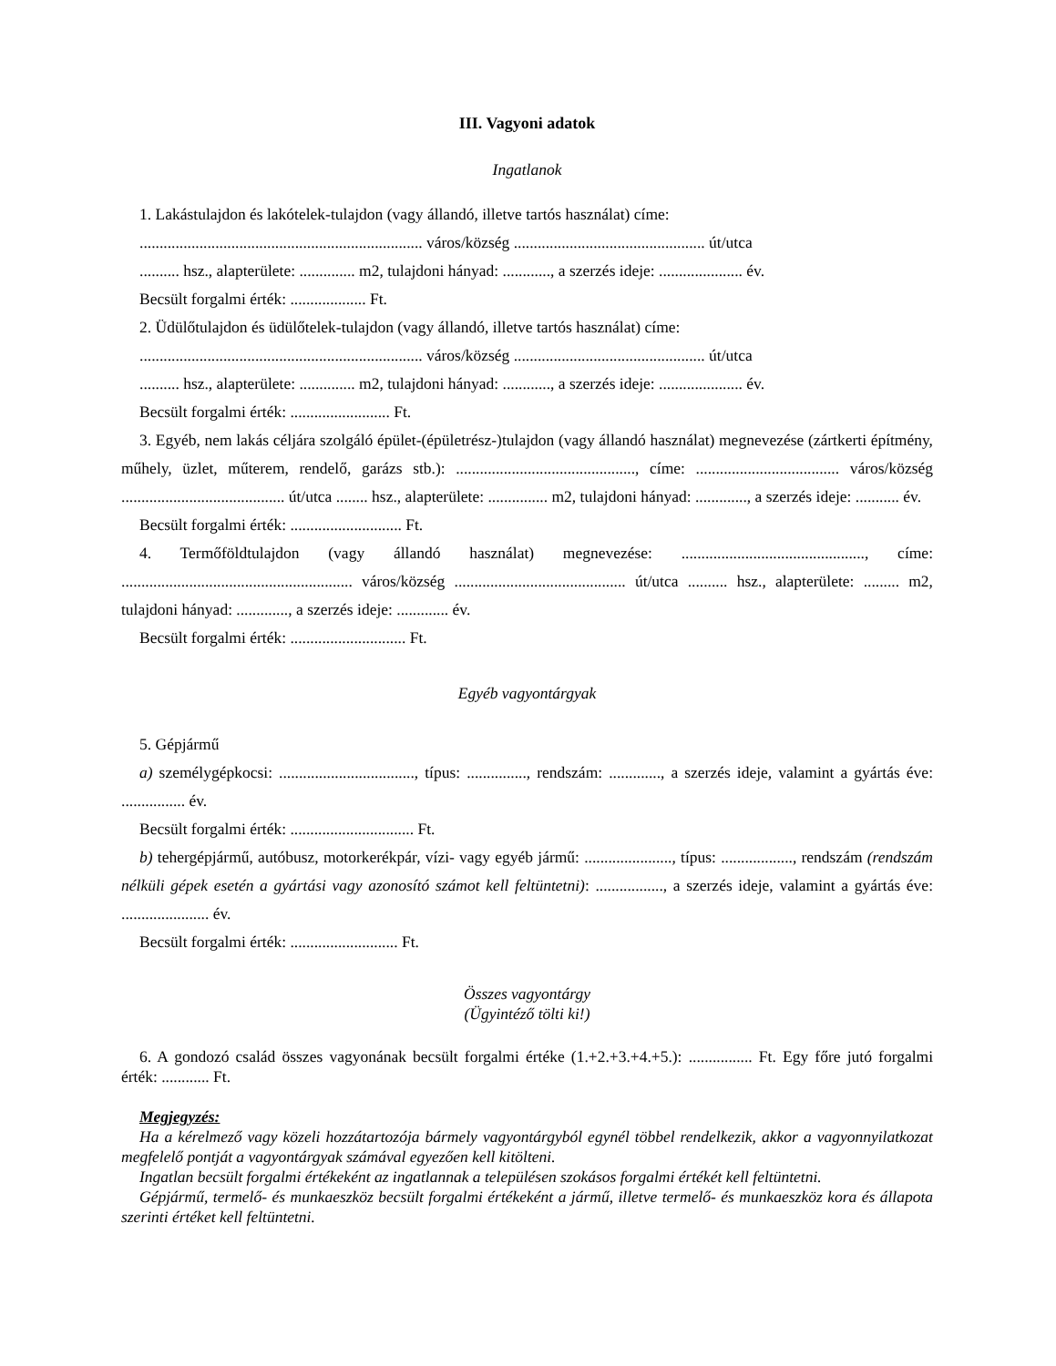III. Vagyoni adatok
Ingatlanok
1. Lakástulajdon és lakótelek-tulajdon (vagy állandó, illetve tartós használat) címe:
....................................................................... város/község ................................................ út/utca
.......... hsz., alapterülete: .............. m2, tulajdoni hányad: ............, a szerzés ideje: ..................... év.
Becsült forgalmi érték: ................... Ft.
2. Üdülőtulajdon és üdülőtelek-tulajdon (vagy állandó, illetve tartós használat) címe:
....................................................................... város/község ................................................ út/utca
.......... hsz., alapterülete: .............. m2, tulajdoni hányad: ............, a szerzés ideje: ..................... év.
Becsült forgalmi érték: ......................... Ft.
3. Egyéb, nem lakás céljára szolgáló épület-(épületrész-)tulajdon (vagy állandó használat) megnevezése (zártkerti építmény, műhely, üzlet, műterem, rendelő, garázs stb.): ............................................., címe: .................................... város/község ......................................... út/utca ........ hsz., alapterülete: ............... m2, tulajdoni hányad: ............., a szerzés ideje: ........... év.
Becsült forgalmi érték: ............................ Ft.
4. Termőföldtulajdon (vagy állandó használat) megnevezése: .............................................., címe: .......................................................... város/község ........................................... út/utca .......... hsz., alapterülete: ......... m2, tulajdoni hányad: ............., a szerzés ideje: ............. év.
Becsült forgalmi érték: ............................. Ft.
Egyéb vagyontárgyak
5. Gépjármű
a) személygépkocsi: .................................., típus: ..............., rendszám: ............., a szerzés ideje, valamint a gyártás éve: ................ év.
Becsült forgalmi érték: ............................... Ft.
b) tehergépjármű, autóbusz, motorkerékpár, vízi- vagy egyéb jármű: ......................, típus: .................., rendszám (rendszám nélküli gépek esetén a gyártási vagy azonosító számot kell feltüntetni): ................., a szerzés ideje, valamint a gyártás éve: ...................... év.
Becsült forgalmi érték: ........................... Ft.
Összes vagyontárgy
(Ügyintéző tölti ki!)
6. A gondozó család összes vagyonának becsült forgalmi értéke (1.+2.+3.+4.+5.): ................ Ft. Egy főre jutó forgalmi érték: ............ Ft.
Megjegyzés:
Ha a kérelmező vagy közeli hozzátartozója bármely vagyontárgyból egynél többel rendelkezik, akkor a vagyonnyilatkozat megfelelő pontját a vagyontárgyak számával egyezően kell kitölteni.
Ingatlan becsült forgalmi értékeként az ingatlannak a településen szokásos forgalmi értékét kell feltüntetni.
Gépjármű, termelő- és munkaeszköz becsült forgalmi értékeként a jármű, illetve termelő- és munkaeszköz kora és állapota szerinti értéket kell feltüntetni.